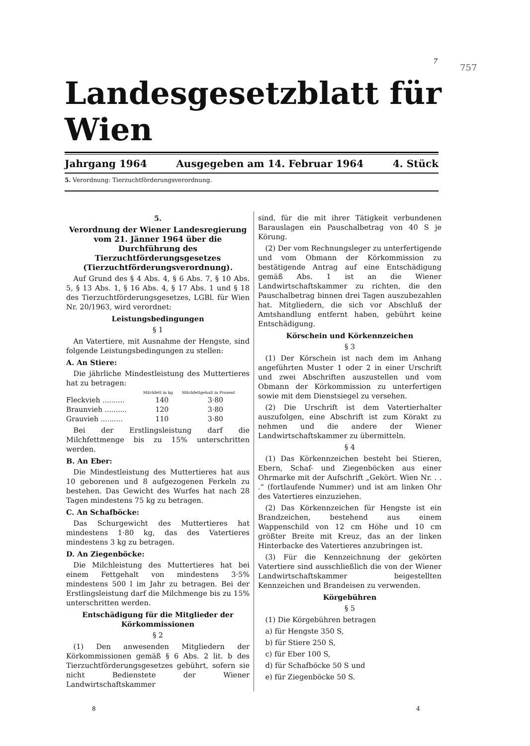7
757
Landesgesetzblatt für Wien
Jahrgang 1964 Ausgegeben am 14. Februar 1964 4. Stück
5. Verordnung: Tierzuchtförderungsverordnung.
5.
Verordnung der Wiener Landesregierung vom 21. Jänner 1964 über die Durchführung des Tierzuchtförderungsgesetzes (Tierzuchtförderungsverordnung).
 Auf Grund des § 4 Abs. 4, § 6 Abs. 7, § 10 Abs. 5, § 13 Abs. 1, § 16 Abs. 4, § 17 Abs. 1 und § 18 des Tierzuchtförderungsgesetzes, LGBl. für Wien Nr. 20/1963, wird verordnet:
Leistungsbedingungen
§ 1
 An Vatertiere, mit Ausnahme der Hengste, sind folgende Leistungsbedingungen zu stellen:
A. An Stiere:
 Die jährliche Mindestleistung des Muttertieres hat zu betragen:
| | Milchfett in kg | Milchfettgehalt in Prozent |
| --- | --- | --- |
| Fleckvieh .......... | 140 | 3·80 |
| Braunvieh .......... | 120 | 3·80 |
| Grauvieh .......... | 110 | 3·80 |
 Bei der Erstlingsleistung darf die Milchfettmenge bis zu 15% unterschritten werden.
B. An Eber:
 Die Mindestleistung des Muttertieres hat aus 10 geborenen und 8 aufgezogenen Ferkeln zu bestehen. Das Gewicht des Wurfes hat nach 28 Tagen mindestens 75 kg zu betragen.
C. An Schafböcke:
 Das Schurgewicht des Muttertieres hat mindestens 1·80 kg, das des Vatertieres mindestens 3 kg zu betragen.
D. An Ziegenböcke:
 Die Milchleistung des Muttertieres hat bei einem Fettgehalt von mindestens 3·5% mindestens 500 l im Jahr zu betragen. Bei der Erstlingsleistung darf die Milchmenge bis zu 15% unterschritten werden.
Entschädigung für die Mitglieder der Körkommissionen
§ 2
 (1) Den anwesenden Mitgliedern der Körkommissionen gemäß § 6 Abs. 2 lit. b des Tierzuchtförderungsgesetzes gebührt, sofern sie nicht Bedienstete der Wiener Landwirtschaftskammer
sind, für die mit ihrer Tätigkeit verbundenen Barauslagen ein Pauschalbetrag von 40 S je Körung.
 (2) Der vom Rechnungsleger zu unterfertigende und vom Obmann der Körkommission zu bestätigende Antrag auf eine Entschädigung gemäß Abs. 1 ist an die Wiener Landwirtschaftskammer zu richten, die den Pauschalbetrag binnen drei Tagen auszubezahlen hat. Mitgliedern, die sich vor Abschluß der Amtshandlung entfernt haben, gebührt keine Entschädigung.
Körschein und Körkennzeichen
§ 3
 (1) Der Körschein ist nach dem im Anhang angeführten Muster 1 oder 2 in einer Urschrift und zwei Abschriften auszustellen und vom Obmann der Körkommission zu unterfertigen sowie mit dem Dienstsiegel zu versehen.
 (2) Die Urschrift ist dem Vatertierhalter auszufolgen, eine Abschrift ist zum Körakt zu nehmen und die andere der Wiener Landwirtschaftskammer zu übermitteln.
§ 4
 (1) Das Körkennzeichen besteht bei Stieren, Ebern, Schaf- und Ziegenböcken aus einer Ohrmarke mit der Aufschrift „Gekört. Wien Nr. . . .“ (fortlaufende Nummer) und ist am linken Ohr des Vatertieres einzuziehen.
 (2) Das Körkennzeichen für Hengste ist ein Brandzeichen, bestehend aus einem Wappenschild von 12 cm Höhe und 10 cm größter Breite mit Kreuz, das an der linken Hinterbacke des Vatertieres anzubringen ist.
 (3) Für die Kennzeichnung der gekörten Vatertiere sind ausschließlich die von der Wiener Landwirtschaftskammer beigestellten Kennzeichen und Brandeisen zu verwenden.
Körgebühren
§ 5
 (1) Die Körgebühren betragen
 a) für Hengste 350 S,
 b) für Stiere 250 S,
 c) für Eber 100 S,
 d) für Schafböcke 50 S und
 e) für Ziegenböcke 50 S.
8 4